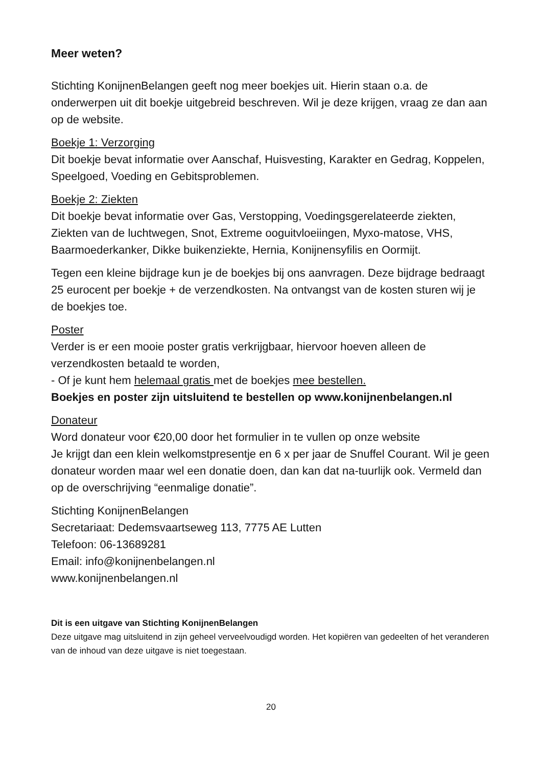Meer weten?
Stichting KonijnenBelangen geeft nog meer boekjes uit. Hierin staan o.a. de onderwerpen uit dit boekje uitgebreid beschreven. Wil je deze krijgen, vraag ze dan aan op de website.
Boekje 1: Verzorging
Dit boekje bevat informatie over Aanschaf, Huisvesting, Karakter en Gedrag, Koppelen, Speelgoed, Voeding en Gebitsproblemen.
Boekje 2: Ziekten
Dit boekje bevat informatie over Gas, Verstopping, Voedingsgerelateerde ziekten, Ziekten van de luchtwegen, Snot, Extreme ooguitvloeiingen, Myxo-matose, VHS, Baarmoederkanker, Dikke buikenziekte, Hernia, Konijnensyfilis en Oormijt.
Tegen een kleine bijdrage kun je de boekjes bij ons aanvragen. Deze bijdrage bedraagt 25 eurocent per boekje + de verzendkosten. Na ontvangst van de kosten sturen wij je de boekjes toe.
Poster
Verder is er een mooie poster gratis verkrijgbaar, hiervoor hoeven alleen de verzendkosten betaald te worden,
- Of je kunt hem helemaal gratis met de boekjes mee bestellen.
Boekjes en poster zijn uitsluitend te bestellen op www.konijnenbelangen.nl
Donateur
Word donateur voor €20,00 door het formulier in te vullen op onze website
Je krijgt dan een klein welkomstpresentje en 6 x per jaar de Snuffel Courant. Wil je geen donateur worden maar wel een donatie doen, dan kan dat na-tuurlijk ook. Vermeld dan op de overschrijving “eenmalige donatie”.
Stichting KonijnenBelangen
Secretariaat: Dedemsvaartseweg 113, 7775 AE Lutten
Telefoon: 06-13689281
Email: info@konijnenbelangen.nl
www.konijnenbelangen.nl
Dit is een uitgave van Stichting KonijnenBelangen
Deze uitgave mag uitsluitend in zijn geheel verveelvoudigd worden. Het kopiëren van gedeelten of het veranderen van de inhoud van deze uitgave is niet toegestaan.
20